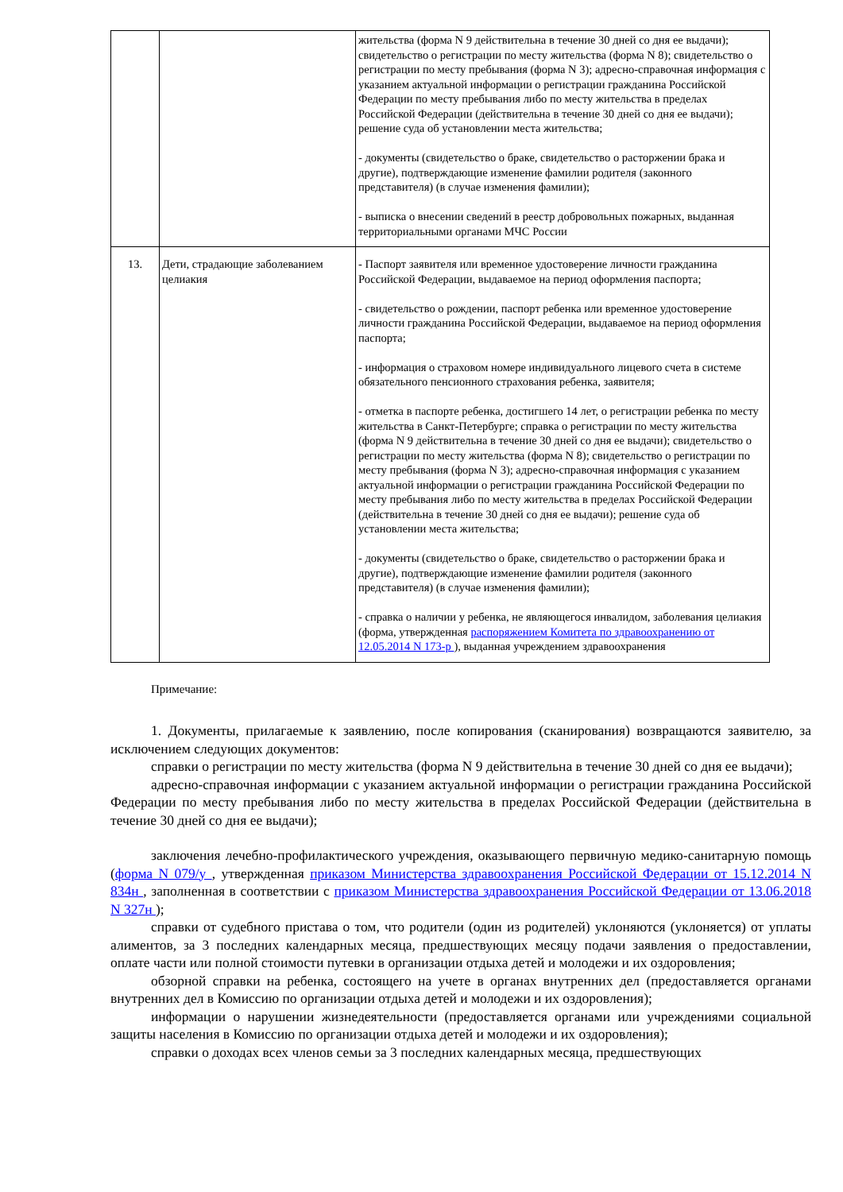| | | жительства (форма N 9 действительна в течение 30 дней со дня ее выдачи); свидетельство о регистрации по месту жительства (форма N 8); свидетельство о регистрации по месту пребывания (форма N 3); адресно-справочная информация с указанием актуальной информации о регистрации гражданина Российской Федерации по месту пребывания либо по месту жительства в пределах Российской Федерации (действительна в течение 30 дней со дня ее выдачи); решение суда об установлении места жительства; - документы (свидетельство о браке, свидетельство о расторжении брака и другие), подтверждающие изменение фамилии родителя (законного представителя) (в случае изменения фамилии); - выписка о внесении сведений в реестр добровольных пожарных, выданная территориальными органами МЧС России |
| 13. | Дети, страдающие заболеванием целиакия | - Паспорт заявителя или временное удостоверение личности гражданина Российской Федерации, выдаваемое на период оформления паспорта; - свидетельство о рождении, паспорт ребенка или временное удостоверение личности гражданина Российской Федерации, выдаваемое на период оформления паспорта; - информация о страховом номере индивидуального лицевого счета в системе обязательного пенсионного страхования ребенка, заявителя; - отметка в паспорте ребенка, достигшего 14 лет, о регистрации ребенка по месту жительства в Санкт-Петербурге; справка о регистрации по месту жительства (форма N 9 действительна в течение 30 дней со дня ее выдачи); свидетельство о регистрации по месту жительства (форма N 8); свидетельство о регистрации по месту пребывания (форма N 3); адресно-справочная информация с указанием актуальной информации о регистрации гражданина Российской Федерации по месту пребывания либо по месту жительства в пределах Российской Федерации (действительна в течение 30 дней со дня ее выдачи); решение суда об установлении места жительства; - документы (свидетельство о браке, свидетельство о расторжении брака и другие), подтверждающие изменение фамилии родителя (законного представителя) (в случае изменения фамилии); - справка о наличии у ребенка, не являющегося инвалидом, заболевания целиакия (форма, утвержденная распоряжением Комитета по здравоохранению от 12.05.2014 N 173-р ), выданная учреждением здравоохранения |
Примечание:
1. Документы, прилагаемые к заявлению, после копирования (сканирования) возвращаются заявителю, за исключением следующих документов:
справки о регистрации по месту жительства (форма N 9 действительна в течение 30 дней со дня ее выдачи);
адресно-справочная информации с указанием актуальной информации о регистрации гражданина Российской Федерации по месту пребывания либо по месту жительства в пределах Российской Федерации (действительна в течение 30 дней со дня ее выдачи);
заключения лечебно-профилактического учреждения, оказывающего первичную медико-санитарную помощь (форма N 079/у , утвержденная приказом Министерства здравоохранения Российской Федерации от 15.12.2014 N 834н , заполненная в соответствии с приказом Министерства здравоохранения Российской Федерации от 13.06.2018 N 327н );
справки от судебного пристава о том, что родители (один из родителей) уклоняются (уклоняется) от уплаты алиментов, за 3 последних календарных месяца, предшествующих месяцу подачи заявления о предоставлении, оплате части или полной стоимости путевки в организации отдыха детей и молодежи и их оздоровления;
обзорной справки на ребенка, состоящего на учете в органах внутренних дел (предоставляется органами внутренних дел в Комиссию по организации отдыха детей и молодежи и их оздоровления);
информации о нарушении жизнедеятельности (предоставляется органами или учреждениями социальной защиты населения в Комиссию по организации отдыха детей и молодежи и их оздоровления);
справки о доходах всех членов семьи за 3 последних календарных месяца, предшествующих